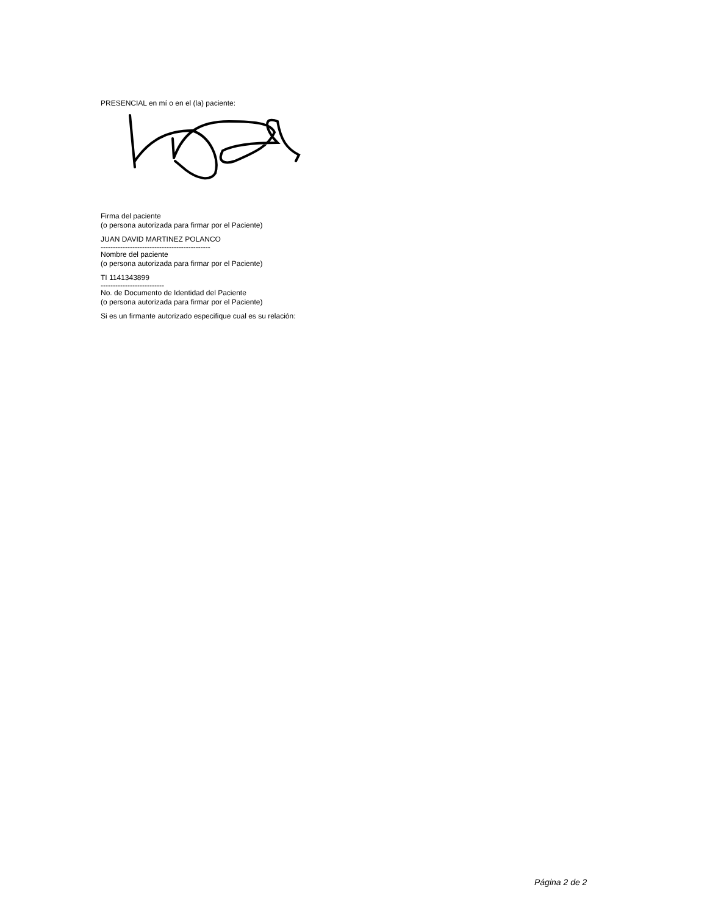PRESENCIAL en mí o en el (la) paciente:
Firma del paciente
(o persona autorizada para firmar por el Paciente)
JUAN DAVID MARTINEZ POLANCO
---------------------------------------------
Nombre del paciente
(o persona autorizada para firmar por el Paciente)
TI 1141343899
--------------------------
No. de Documento de Identidad del Paciente
(o persona autorizada para firmar por el Paciente)
Si es un firmante autorizado especifique cual es su relación:
Página 2 de 2